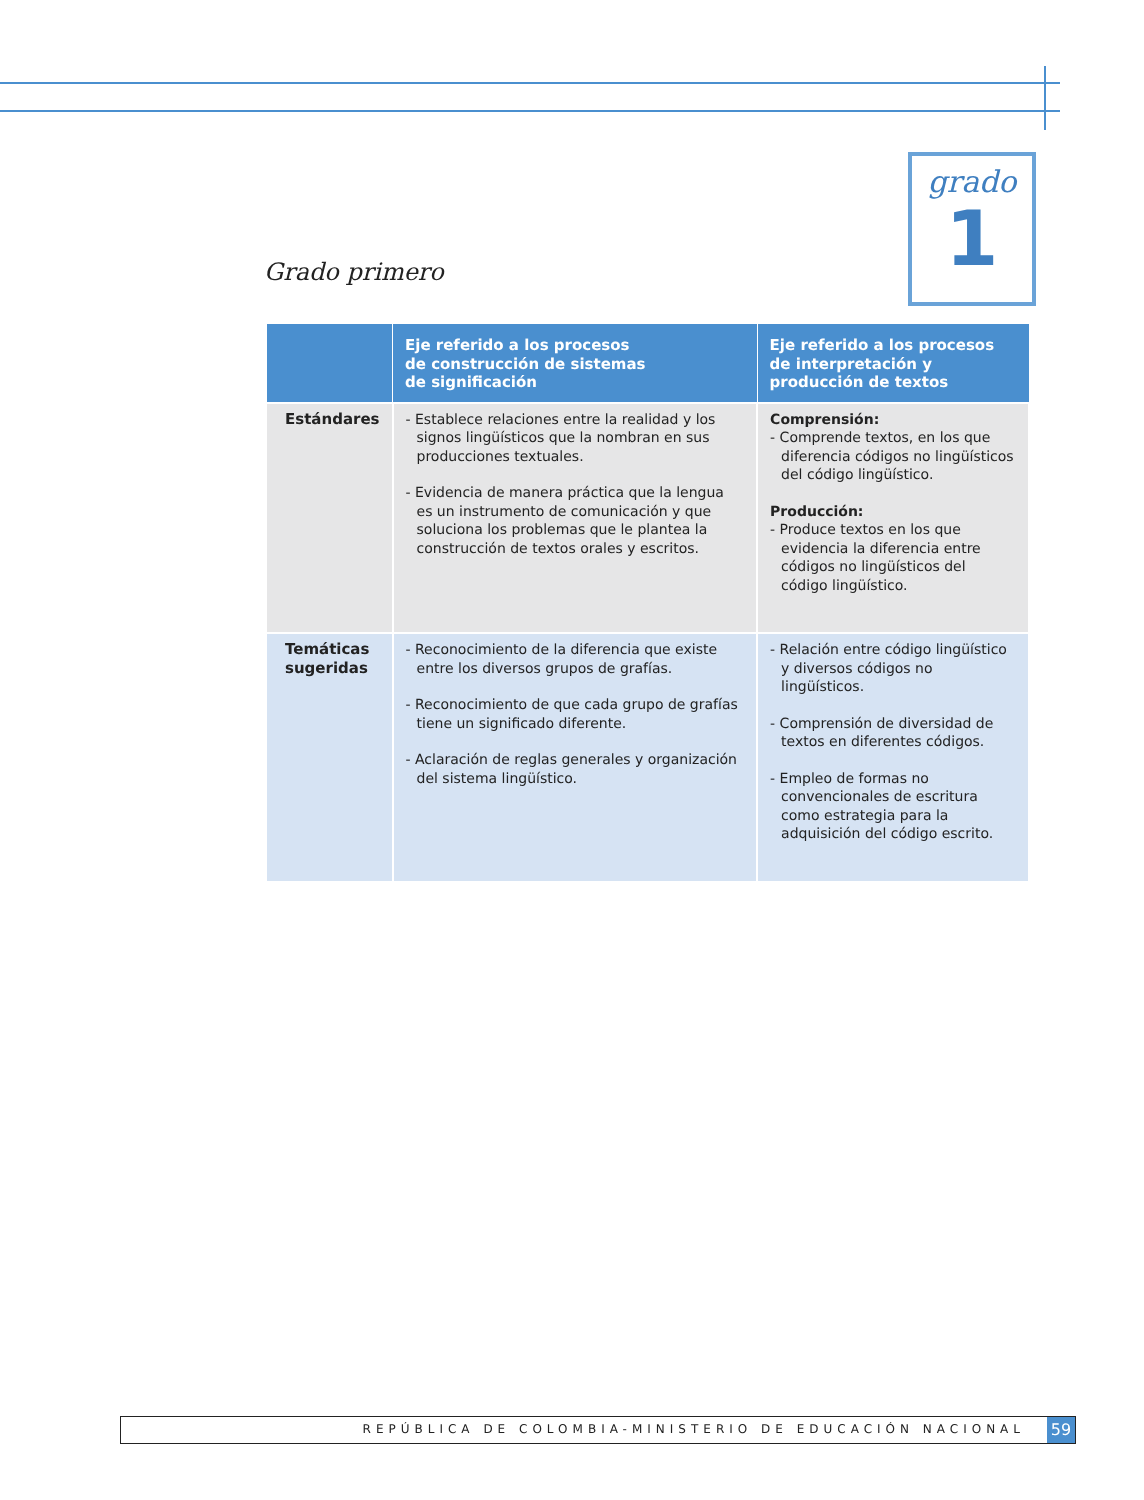grado
1
Grado primero
| | Eje referido a los procesos de construcción de sistemas de significación | Eje referido a los procesos de interpretación y producción de textos |
| --- | --- | --- |
| Estándares | - Establece relaciones entre la realidad y los signos lingüísticos que la nombran en sus producciones textuales. - Evidencia de manera práctica que la lengua es un instrumento de comunicación y que soluciona los problemas que le plantea la construcción de textos orales y escritos. | Comprensión: - Comprende textos, en los que diferencia códigos no lingüísticos del código lingüístico. Producción: - Produce textos en los que evidencia la diferencia entre códigos no lingüísticos del código lingüístico. |
| Temáticas sugeridas | - Reconocimiento de la diferencia que existe entre los diversos grupos de grafías. - Reconocimiento de que cada grupo de grafías tiene un significado diferente. - Aclaración de reglas generales y organización del sistema lingüístico. | - Relación entre código lingüístico y diversos códigos no lingüísticos. - Comprensión de diversidad de textos en diferentes códigos. - Empleo de formas no convencionales de escritura como estrategia para la adquisición del código escrito. |
REPÚBLICA DE COLOMBIA-MINISTERIO DE EDUCACIÓN NACIONAL
59